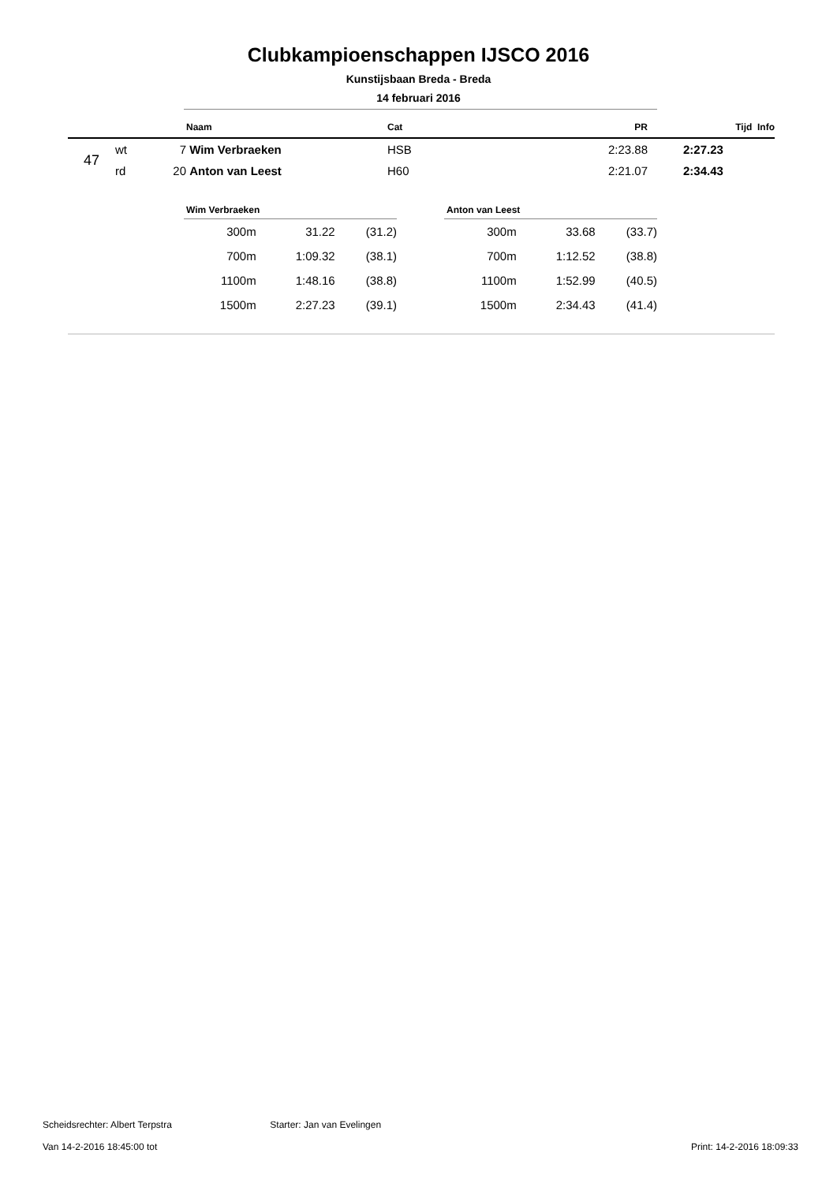Clubkampioenschappen IJSCO 2016
Kunstijsbaan Breda - Breda
14 februari 2016
| | | | Naam | Cat | PR | Tijd Info |
| --- | --- | --- | --- | --- | --- | --- |
| 47 | wt | 7 | Wim Verbraeken | HSB | 2:23.88 | 2:27.23 |
| | rd | 20 | Anton van Leest | H60 | 2:21.07 | 2:34.43 |
| Wim Verbraeken | | |
| --- | --- | --- |
| 300m | 31.22 | (31.2) |
| 700m | 1:09.32 | (38.1) |
| 1100m | 1:48.16 | (38.8) |
| 1500m | 2:27.23 | (39.1) |
| Anton van Leest | | |
| --- | --- | --- |
| 300m | 33.68 | (33.7) |
| 700m | 1:12.52 | (38.8) |
| 1100m | 1:52.99 | (40.5) |
| 1500m | 2:34.43 | (41.4) |
Scheidsrechter: Albert Terpstra Starter: Jan van Evelingen
Van 14-2-2016 18:45:00 tot Print: 14-2-2016 18:09:33